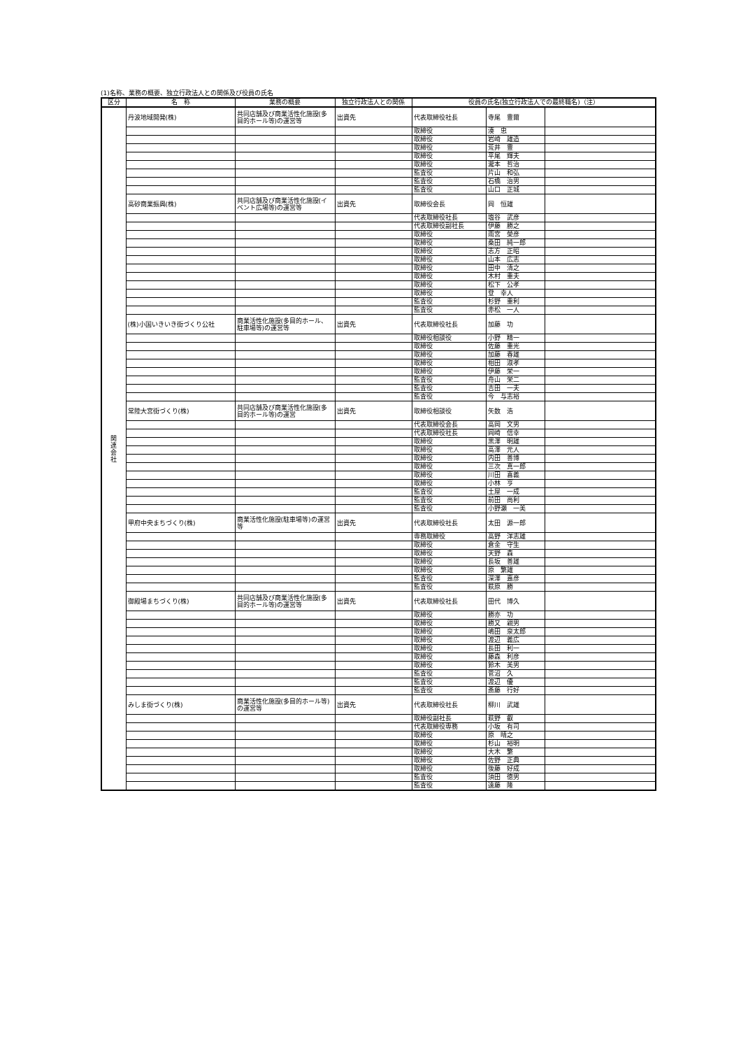(1)名称、業務の概要、独立行政法人との関係及び役員の氏名
| 区分 | 名 称 | 業務の概要 | 独立行政法人との関係 | 役員の氏名(独立行政法人での最終職名)（注） | | |
| --- | --- | --- | --- | --- | --- | --- |
| 関 連 会 社 | 丹波地域開発(株) | 共同店舗及び商業活性化施設(多目的ホール等)の運営等 | 出資先 | 代表取締役社長 | 寺尾 豊爾 | |
| | | | | 取締役 | 湊 忠 | |
| | | | | 取締役 | 岩崎 雄造 | |
| | | | | 取締役 | 荒井 豊 | |
| | | | | 取締役 | 平尾 輝夫 | |
| | | | | 取締役 | 瀧本 哲治 | |
| | | | | 監査役 | 片山 和弘 | |
| | | | | 監査役 | 石橋 治男 | |
| | | | | 監査役 | 山口 正城 | |
| | 高砂商業振興(株) | 共同店舗及び商業活性化施設(イベント広場等)の運営等 | 出資先 | 取締役会長 | 岡 恒雄 | |
| | | | | 代表取締役社長 | 塩谷 武彦 | |
| | | | | 代表取締役副社長 | 伊藤 勝之 | |
| | | | | 取締役 | 雨宮 榮彦 | |
| | | | | 取締役 | 桑田 純一郎 | |
| | | | | 取締役 | 志方 正昭 | |
| | | | | 取締役 | 山本 広志 | |
| | | | | 取締役 | 田中 清之 | |
| | | | | 取締役 | 木村 重夫 | |
| | | | | 取締役 | 松下 公孝 | |
| | | | | 取締役 | 登 幸人 | |
| | | | | 監査役 | 杉野 重利 | |
| | | | | 監査役 | 赤松 一人 | |
| | (株)小国いきいき街づくり公社 | 商業活性化施設(多目的ホール、駐車場等)の運営等 | 出資先 | 代表取締役社長 | 加藤 功 | |
| | | | | 取締役相談役 | 小野 精一 | |
| | | | | 取締役 | 佐藤 重光 | |
| | | | | 取締役 | 加藤 春雄 | |
| | | | | 取締役 | 相田 淑孝 | |
| | | | | 取締役 | 伊藤 栄一 | |
| | | | | 監査役 | 舟山 栄二 | |
| | | | | 監査役 | 吉田 一夫 | |
| | | | | 監査役 | 今 与志裕 | |
| | 常陸大宮街づくり(株) | 共同店舗及び商業活性化施設(多目的ホール等)の運営 | 出資先 | 取締役相談役 | 矢数 浩 | |
| | | | | 代表取締役会長 | 高岡 文男 | |
| | | | | 代表取締役社長 | 岡崎 信幸 | |
| | | | | 取締役 | 黒澤 明雄 | |
| | | | | 取締役 | 高澤 元人 | |
| | | | | 取締役 | 内田 善博 | |
| | | | | 取締役 | 三次 真一郎 | |
| | | | | 取締役 | 川田 喜義 | |
| | | | | 取締役 | 小林 亨 | |
| | | | | 監査役 | 土屋 一成 | |
| | | | | 監査役 | 前田 尚利 | |
| | | | | 監査役 | 小野瀬 一美 | |
| | 甲府中央まちづくり(株) | 商業活性化施設(駐車場等)の運営等 | 出資先 | 代表取締役社長 | 太田 源一郎 | |
| | | | | 専務取締役 | 高野 洋志雄 | |
| | | | | 取締役 | 倉金 守生 | |
| | | | | 取締役 | 天野 森 | |
| | | | | 取締役 | 長坂 善雄 | |
| | | | | 取締役 | 原 繁雄 | |
| | | | | 監査役 | 深澤 嘉彦 | |
| | | | | 監査役 | 萩原 勝 | |
| | 御殿場まちづくり(株) | 共同店舗及び商業活性化施設(多目的ホール等)の運営等 | 出資先 | 代表取締役社長 | 田代 博久 | |
| | | | | 取締役 | 勝亦 功 | |
| | | | | 取締役 | 勝又 親男 | |
| | | | | 取締役 | 嶋田 泉太郎 | |
| | | | | 取締役 | 渡辺 義広 | |
| | | | | 取締役 | 長田 利一 | |
| | | | | 取締役 | 藤森 利彦 | |
| | | | | 取締役 | 鈴木 美男 | |
| | | | | 監査役 | 菅沼 久 | |
| | | | | 監査役 | 渡辺 優 | |
| | | | | 監査役 | 斎藤 行好 | |
| | みしま街づくり(株) | 商業活性化施設(多目的ホール等)の運営等 | 出資先 | 代表取締役社長 | 柳川 武雄 | |
| | | | | 取締役副社長 | 萩野 叡 | |
| | | | | 代表取締役専務 | 小坂 有司 | |
| | | | | 取締役 | 原 晴之 | |
| | | | | 取締役 | 杉山 裕明 | |
| | | | | 取締役 | 大木 繁 | |
| | | | | 取締役 | 佐野 正典 | |
| | | | | 取締役 | 後藤 好成 | |
| | | | | 監査役 | 須田 徳男 | |
| | | | | 監査役 | 遠藤 隆 | |